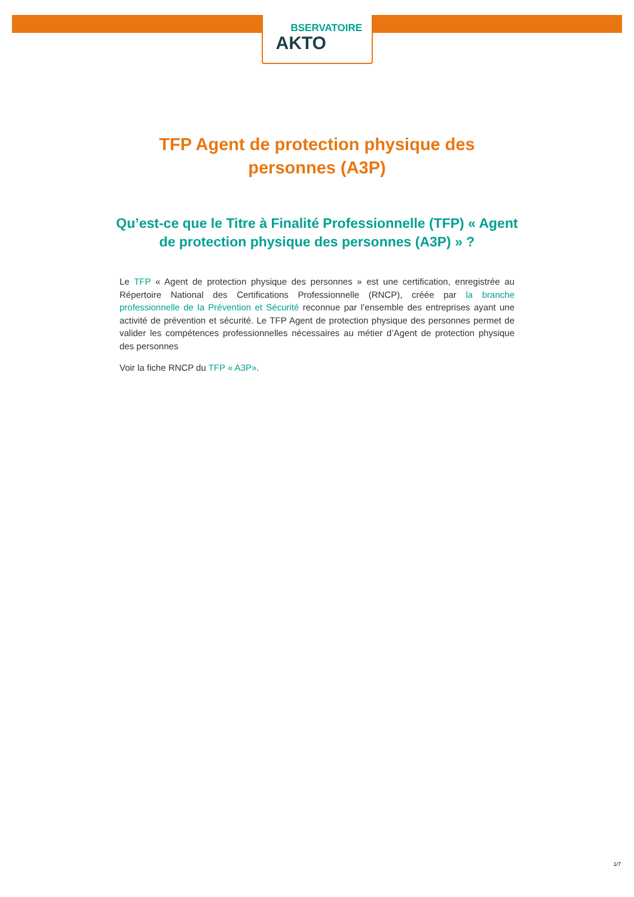BSERVATOIRE
AKTO
TFP Agent de protection physique des
personnes (A3P)
Qu’est-ce que le Titre à Finalité Professionnelle (TFP) « Agent de protection physique des personnes (A3P) » ?
Le TFP « Agent de protection physique des personnes » est une certification, enregistrée au Répertoire National des Certifications Professionnelle (RNCP), créée par la branche professionnelle de la Prévention et Sécurité reconnue par l’ensemble des entreprises ayant une activité de prévention et sécurité. Le TFP Agent de protection physique des personnes permet de valider les compétences professionnelles nécessaires au métier d’Agent de protection physique des personnes
Voir la fiche RNCP du TFP « A3P».
1/7